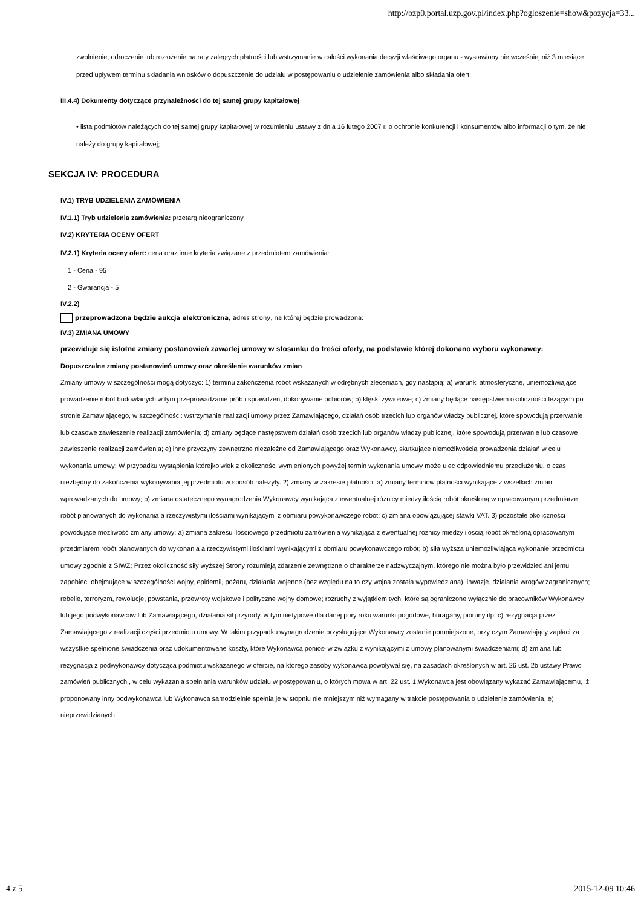http://bzp0.portal.uzp.gov.pl/index.php?ogloszenie=show&pozycja=33...
zwolnienie, odroczenie lub rozłożenie na raty zaległych płatności lub wstrzymanie w całości wykonania decyzji właściwego organu - wystawiony nie wcześniej niż 3 miesiące przed upływem terminu składania wniosków o dopuszczenie do udziału w postępowaniu o udzielenie zamówienia albo składania ofert;
III.4.4) Dokumenty dotyczące przynależności do tej samej grupy kapitałowej
• lista podmiotów należących do tej samej grupy kapitałowej w rozumieniu ustawy z dnia 16 lutego 2007 r. o ochronie konkurencji i konsumentów albo informacji o tym, że nie należy do grupy kapitałowej;
SEKCJA IV: PROCEDURA
IV.1) TRYB UDZIELENIA ZAMÓWIENIA
IV.1.1) Tryb udzielenia zamówienia: przetarg nieograniczony.
IV.2) KRYTERIA OCENY OFERT
IV.2.1) Kryteria oceny ofert: cena oraz inne kryteria związane z przedmiotem zamówienia:
1 - Cena - 95
2 - Gwarancja - 5
IV.2.2)
przeprowadzona będzie aukcja elektroniczna, adres strony, na której będzie prowadzona:
IV.3) ZMIANA UMOWY
przewiduje się istotne zmiany postanowień zawartej umowy w stosunku do treści oferty, na podstawie której dokonano wyboru wykonawcy:
Dopuszczalne zmiany postanowień umowy oraz określenie warunków zmian
Zmiany umowy w szczególności mogą dotyczyć: 1) terminu zakończenia robót wskazanych w odrębnych zleceniach, gdy nastąpią: a) warunki atmosferyczne, uniemożliwiające prowadzenie robót budowlanych w tym przeprowadzanie prób i sprawdzeń, dokonywanie odbiorów; b) klęski żywiołowe; c) zmiany będące następstwem okoliczności leżących po stronie Zamawiającego, w szczególności: wstrzymanie realizacji umowy przez Zamawiającego, działań osób trzecich lub organów władzy publicznej, które spowodują przerwanie lub czasowe zawieszenie realizacji zamówienia; d) zmiany będące następstwem działań osób trzecich lub organów władzy publicznej, które spowodują przerwanie lub czasowe zawieszenie realizacji zamówienia; e) inne przyczyny zewnętrzne niezależne od Zamawiającego oraz Wykonawcy, skutkujące niemożliwością prowadzenia działań w celu wykonania umowy; W przypadku wystąpienia którejkolwiek z okoliczności wymienionych powyżej termin wykonania umowy może ulec odpowiedniemu przedłużeniu, o czas niezbędny do zakończenia wykonywania jej przedmiotu w sposób należyty. 2) zmiany w zakresie płatności: a) zmiany terminów płatności wynikające z wszelkich zmian wprowadzanych do umowy; b) zmiana ostatecznego wynagrodzenia Wykonawcy wynikająca z ewentualnej różnicy miedzy ilością robót określoną w opracowanym przedmiarze robót planowanych do wykonania a rzeczywistymi ilościami wynikającymi z obmiaru powykonawczego robót; c) zmiana obowiązującej stawki VAT. 3) pozostałe okoliczności powodujące możliwość zmiany umowy: a) zmiana zakresu ilościowego przedmiotu zamówienia wynikająca z ewentualnej różnicy miedzy ilością robót określoną opracowanym przedmiarem robót planowanych do wykonania a rzeczywistymi ilościami wynikającymi z obmiaru powykonawczego robót; b) siła wyższa uniemożliwiająca wykonanie przedmiotu umowy zgodnie z SIWZ; Przez okoliczność siły wyższej Strony rozumieją zdarzenie zewnętrzne o charakterze nadzwyczajnym, którego nie można było przewidzieć ani jemu zapobiec, obejmujące w szczególności wojny, epidemii, pożaru, działania wojenne (bez względu na to czy wojna została wypowiedziana), inwazje, działania wrogów zagranicznych; rebelie, terroryzm, rewolucje, powstania, przewroty wojskowe i polityczne wojny domowe; rozruchy z wyjątkiem tych, które są ograniczone wyłącznie do pracowników Wykonawcy lub jego podwykonawców lub Zamawiającego, działania sił przyrody, w tym nietypowe dla danej pory roku warunki pogodowe, huragany, pioruny itp. c) rezygnacja przez Zamawiającego z realizacji części przedmiotu umowy. W takim przypadku wynagrodzenie przysługujące Wykonawcy zostanie pomniejszone, przy czym Zamawiający zapłaci za wszystkie spełnione świadczenia oraz udokumentowane koszty, które Wykonawca poniósł w związku z wynikającymi z umowy planowanymi świadczeniami; d) zmiana lub rezygnacja z podwykonawcy dotycząca podmiotu wskazanego w ofercie, na którego zasoby wykonawca powoływał się, na zasadach określonych w art. 26 ust. 2b ustawy Prawo zamówień publicznych , w celu wykazania spełniania warunków udziału w postępowaniu, o których mowa w art. 22 ust. 1,Wykonawca jest obowiązany wykazać Zamawiającemu, iż proponowany inny podwykonawca lub Wykonawca samodzielnie spełnia je w stopniu nie mniejszym niż wymagany w trakcie postępowania o udzielenie zamówienia, e) nieprzewidzianych
4 z 5 2015-12-09 10:46